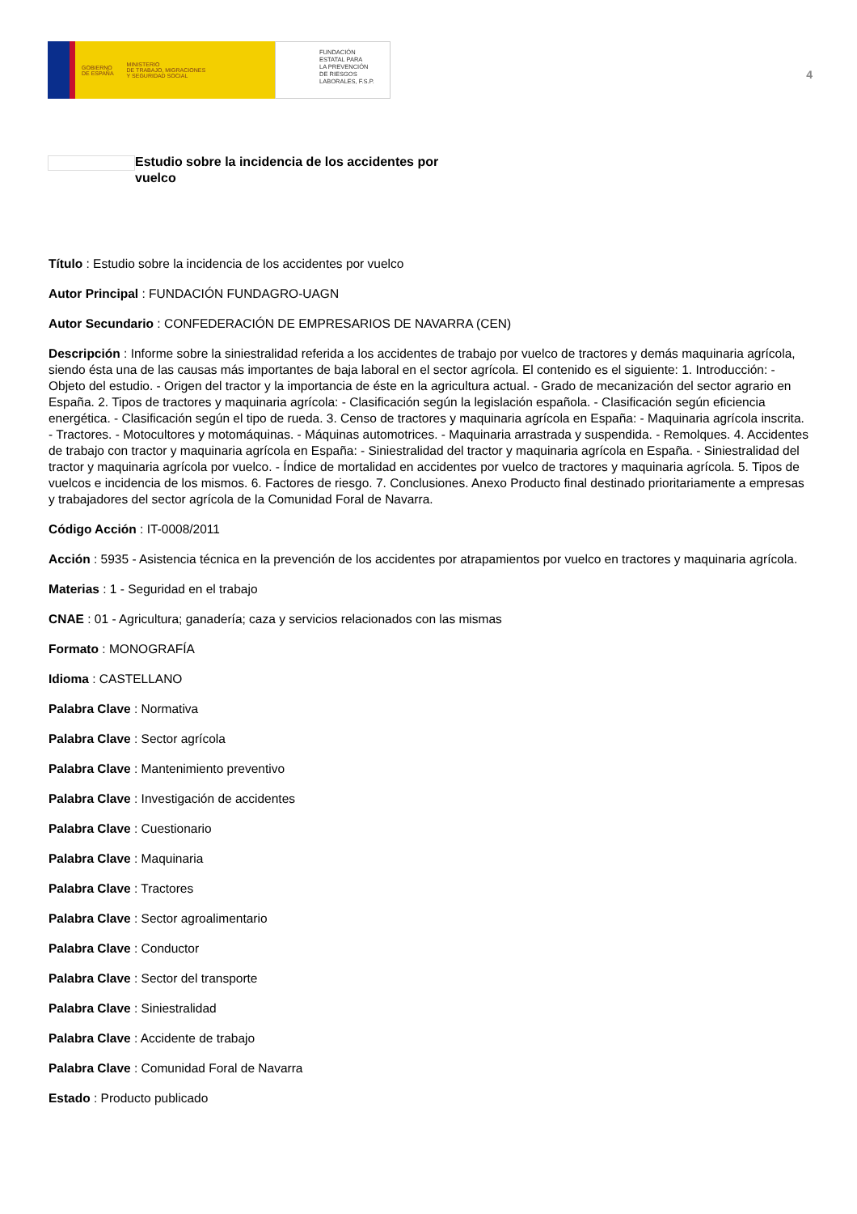GOBIERNO
DE ESPAÑA
MINISTERIO
DE TRABAJO, MIGRACIONES
Y SEGURIDAD SOCIAL
FUNDACIÓN
ESTATAL PARA
LA PREVENCIÓN
DE RIESGOS
LABORALES, F.S.P.
4
Estudio sobre la incidencia de los accidentes por vuelco
Título : Estudio sobre la incidencia de los accidentes por vuelco
Autor Principal : FUNDACIÓN FUNDAGRO-UAGN
Autor Secundario : CONFEDERACIÓN DE EMPRESARIOS DE NAVARRA (CEN)
Descripción : Informe sobre la siniestralidad referida a los accidentes de trabajo por vuelco de tractores y demás maquinaria agrícola, siendo ésta una de las causas más importantes de baja laboral en el sector agrícola. El contenido es el siguiente: 1. Introducción: - Objeto del estudio. - Origen del tractor y la importancia de éste en la agricultura actual. - Grado de mecanización del sector agrario en España. 2. Tipos de tractores y maquinaria agrícola: - Clasificación según la legislación española. - Clasificación según eficiencia energética. - Clasificación según el tipo de rueda. 3. Censo de tractores y maquinaria agrícola en España: - Maquinaria agrícola inscrita. - Tractores. - Motocultores y motomáquinas. - Máquinas automotrices. - Maquinaria arrastrada y suspendida. - Remolques. 4. Accidentes de trabajo con tractor y maquinaria agrícola en España: - Siniestralidad del tractor y maquinaria agrícola en España. - Siniestralidad del tractor y maquinaria agrícola por vuelco. - Índice de mortalidad en accidentes por vuelco de tractores y maquinaria agrícola. 5. Tipos de vuelcos e incidencia de los mismos. 6. Factores de riesgo. 7. Conclusiones. Anexo Producto final destinado prioritariamente a empresas y trabajadores del sector agrícola de la Comunidad Foral de Navarra.
Código Acción : IT-0008/2011
Acción : 5935 - Asistencia técnica en la prevención de los accidentes por atrapamientos por vuelco en tractores y maquinaria agrícola.
Materias : 1 - Seguridad en el trabajo
CNAE : 01 - Agricultura; ganadería; caza y servicios relacionados con las mismas
Formato : MONOGRAFÍA
Idioma : CASTELLANO
Palabra Clave : Normativa
Palabra Clave : Sector agrícola
Palabra Clave : Mantenimiento preventivo
Palabra Clave : Investigación de accidentes
Palabra Clave : Cuestionario
Palabra Clave : Maquinaria
Palabra Clave : Tractores
Palabra Clave : Sector agroalimentario
Palabra Clave : Conductor
Palabra Clave : Sector del transporte
Palabra Clave : Siniestralidad
Palabra Clave : Accidente de trabajo
Palabra Clave : Comunidad Foral de Navarra
Estado : Producto publicado